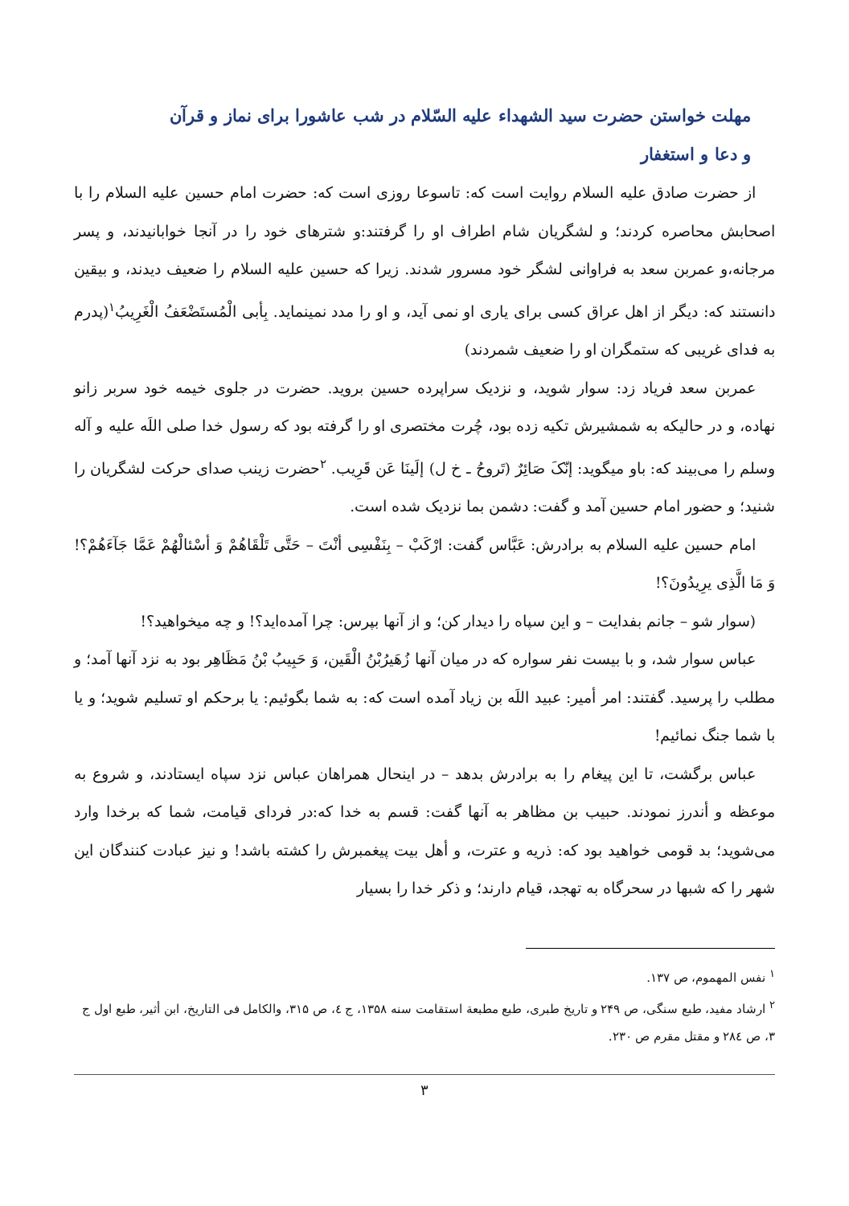مهلت خواستن حضرت سید الشهداء علیه السّلام در شب عاشورا برای نماز و قرآن
و دعا و استغفار
از حضرت صادق علیه السلام روایت است که: تاسوعا روزی است که: حضرت امام حسین علیه السلام را با اصحابش محاصره کردند؛ و لشگریان شام اطراف او را گرفتند:و شترهای خود را در آنجا خوابانیدند، و پسر مرجانه،و عمربن سعد به فراوانی لشگر خود مسرور شدند. زیرا که حسین علیه السلام را ضعیف دیدند، و بیقین دانستند که: دیگر از اهل عراق کسی برای یاری او نمی آید، و او را مدد نمینماید. بِأبی الْمُستَضْعَفُ الْغَرِیبُ<sup>۱</sup>(پدرم به فدای غریبی که ستمگران او را ضعیف شمردند)
عمربن سعد فریاد زد: سوار شوید، و نزدیک سراپرده حسین بروید. حضرت در جلوی خیمه خود سربر زانو نهاده، و در حالیکه به شمشیرش تکیه زده بود، چُرت مختصری او را گرفته بود که رسول خدا صلی اللَه علیه و آله وسلم را می‌بیند که: باو میگوید: إنّکَ صَائِرٌ (تَروحُ ـ خ ل) إلَینَا عَن قَرِیب. <sup>۲</sup>حضرت زینب صدای حرکت لشگریان را شنید؛ و حضور امام حسین آمد و گفت: دشمن بما نزدیک شده است.
امام حسین علیه السلام به برادرش: عَبَّاس گفت: ارْکَبْ – بِنَفْسِی أنْتَ – حَتَّی تَلْقَاهُمْ وَ أسْئالْهُمْ عَمَّا جَآءَهُمْ؟! وَ مَا الَّذِی یرِیدُونَ؟!
(سوار شو – جانم بفدایت – و این سپاه را دیدار کن؛ و از آنها بپرس: چرا آمده‌اید؟! و چه میخواهید؟!
عباس سوار شد، و با بیست نفر سواره که در میان آنها زُهَیرُبْنُ الْقَین، وَ حَبِیبُ بْنُ مَظَاهِر بود به نزد آنها آمد؛ و مطلب را پرسید. گفتند: امر أمیر: عبید اللَه بن زیاد آمده است که: به شما بگوئیم: یا برحکم او تسلیم شوید؛ و یا با شما جنگ نمائیم!
عباس برگشت، تا این پیغام را به برادرش بدهد – در اینحال همراهان عباس نزد سپاه ایستادند، و شروع به موعظه و أندرز نمودند. حبیب بن مظاهر به آنها گفت: قسم به خدا که:در فردای قیامت، شما که برخدا وارد می‌شوید؛ بد قومی خواهید بود که: ذریه و عترت، و أهل بیت پیغمبرش را کشته باشد! و نیز عبادت کنندگان این شهر را که شبها در سحرگاه به تهجد، قیام دارند؛ و ذکر خدا را بسیار
<sup>۱</sup> نفس المهموم، ص ۱۳۷.
<sup>۲</sup> ارشاد مفید، طبع سنگی، ص ۲۴۹ و تاریخ طبری، طبع مطبعة استقامت سنه ۱۳۵۸، ج ٤، ص ۳۱۵، والکامل فی التاریخ، ابن أثیر، طبع اول ج ۳، ص ۲۸٤ و مقتل مقرم ص ۲۳۰.
۳